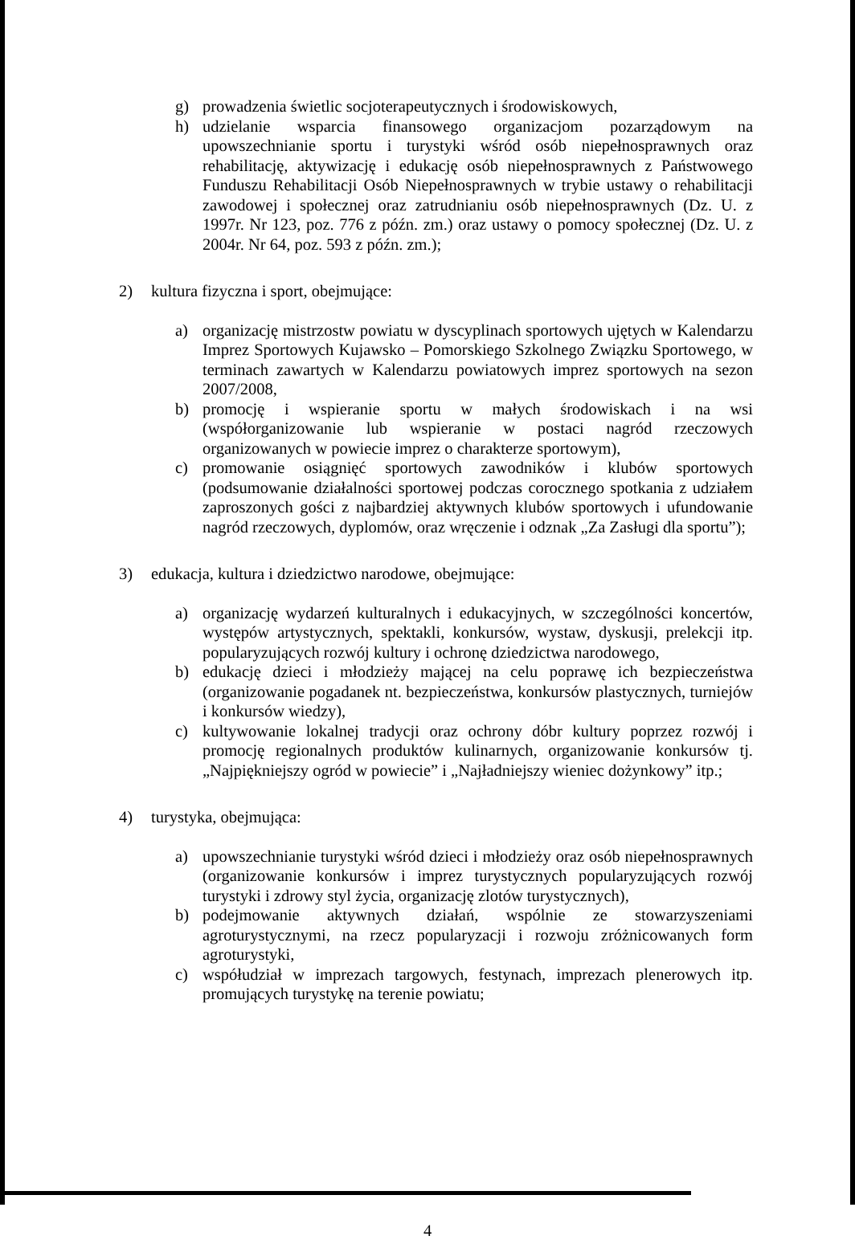g) prowadzenia świetlic socjoterapeutycznych i środowiskowych,
h) udzielanie wsparcia finansowego organizacjom pozarządowym na upowszechnianie sportu i turystyki wśród osób niepełnosprawnych oraz rehabilitację, aktywizację i edukację osób niepełnosprawnych z Państwowego Funduszu Rehabilitacji Osób Niepełnosprawnych w trybie ustawy o rehabilitacji zawodowej i społecznej oraz zatrudnianiu osób niepełnosprawnych (Dz. U. z 1997r. Nr 123, poz. 776 z późn. zm.) oraz ustawy o pomocy społecznej (Dz. U. z 2004r. Nr 64, poz. 593 z późn. zm.);
2) kultura fizyczna i sport, obejmujące:
a) organizację mistrzostw powiatu w dyscyplinach sportowych ujętych w Kalendarzu Imprez Sportowych Kujawsko – Pomorskiego Szkolnego Związku Sportowego, w terminach zawartych w Kalendarzu powiatowych imprez sportowych na sezon 2007/2008,
b) promocję i wspieranie sportu w małych środowiskach i na wsi (współorganizowanie lub wspieranie w postaci nagród rzeczowych organizowanych w powiecie imprez o charakterze sportowym),
c) promowanie osiągnięć sportowych zawodników i klubów sportowych (podsumowanie działalności sportowej podczas corocznego spotkania z udziałem zaproszonych gości z najbardziej aktywnych klubów sportowych i ufundowanie nagród rzeczowych, dyplomów, oraz wręczenie i odznak „Za Zasługi dla sportu”);
3) edukacja, kultura i dziedzictwo narodowe, obejmujące:
a) organizację wydarzeń kulturalnych i edukacyjnych, w szczególności koncertów, występów artystycznych, spektakli, konkursów, wystaw, dyskusji, prelekcji itp. popularyzujących rozwój kultury i ochronę dziedzictwa narodowego,
b) edukację dzieci i młodzieży mającej na celu poprawę ich bezpieczeństwa (organizowanie pogadanek nt. bezpieczeństwa, konkursów plastycznych, turniejów i konkursów wiedzy),
c) kultywowanie lokalnej tradycji oraz ochrony dóbr kultury poprzez rozwój i promocję regionalnych produktów kulinarnych, organizowanie konkursów tj. „Najpiękniejszy ogród w powiecie” i „Najładniejszy wieniec dożynkowy” itp.;
4) turystyka, obejmująca:
a) upowszechnianie turystyki wśród dzieci i młodzieży oraz osób niepełnosprawnych (organizowanie konkursów i imprez turystycznych popularyzujących rozwój turystyki i zdrowy styl życia, organizację zlotów turystycznych),
b) podejmowanie aktywnych działań, wspólnie ze stowarzyszeniami agroturystycznymi, na rzecz popularyzacji i rozwoju zróżnicowanych form agroturystyki,
c) współudział w imprezach targowych, festynach, imprezach plenerowych itp. promujących turystykę na terenie powiatu;
4